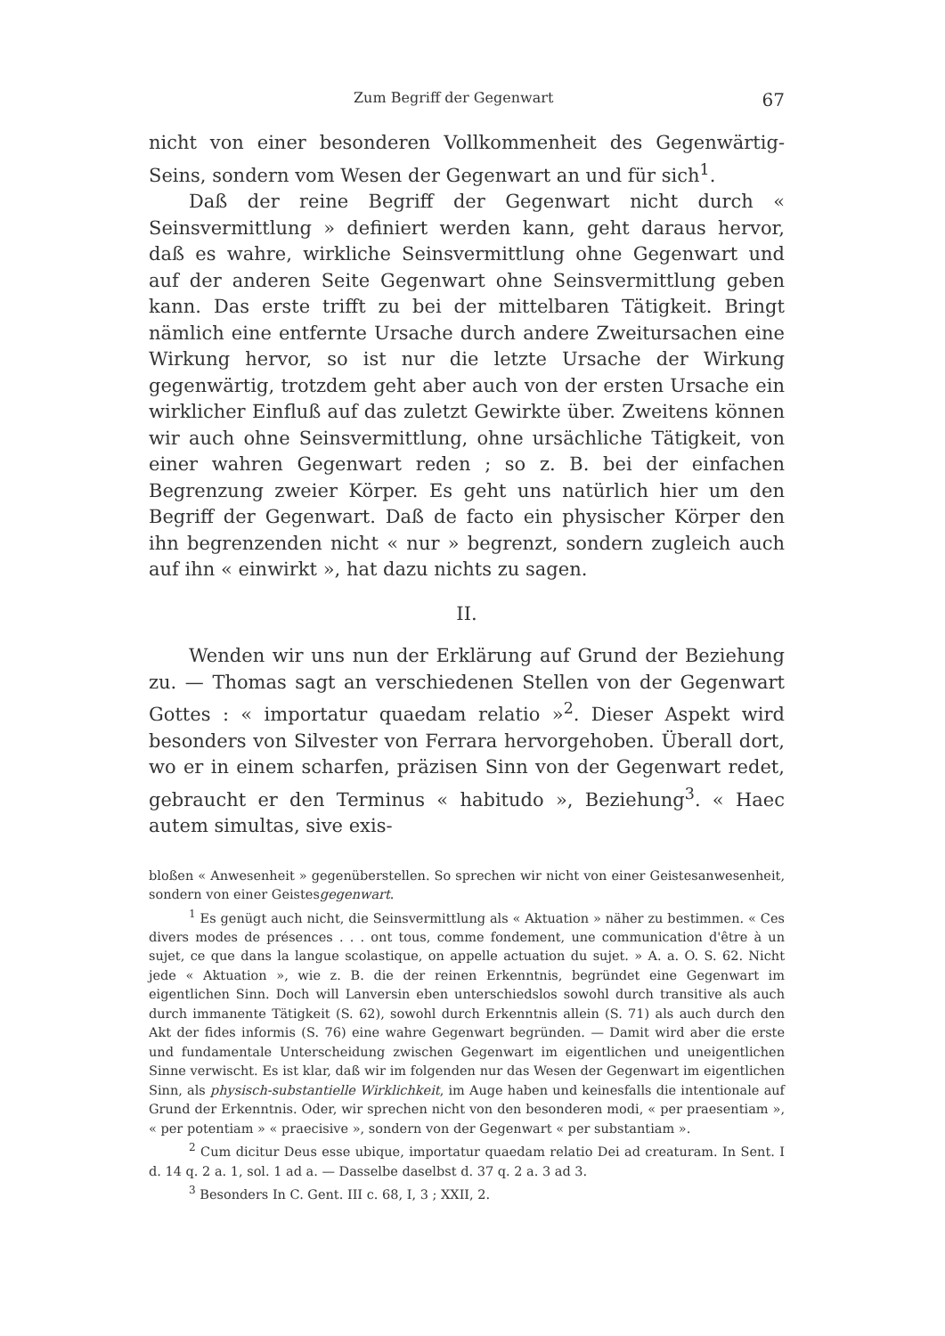Zum Begriff der Gegenwart 67
nicht von einer besonderen Vollkommenheit des Gegenwärtig-Seins, sondern vom Wesen der Gegenwart an und für sich<sup>1</sup>.
Daß der reine Begriff der Gegenwart nicht durch « Seinsvermittlung » definiert werden kann, geht daraus hervor, daß es wahre, wirkliche Seinsvermittlung ohne Gegenwart und auf der anderen Seite Gegenwart ohne Seinsvermittlung geben kann. Das erste trifft zu bei der mittelbaren Tätigkeit. Bringt nämlich eine entfernte Ursache durch andere Zweitursachen eine Wirkung hervor, so ist nur die letzte Ursache der Wirkung gegenwärtig, trotzdem geht aber auch von der ersten Ursache ein wirklicher Einfluß auf das zuletzt Gewirkte über. Zweitens können wir auch ohne Seinsvermittlung, ohne ursächliche Tätigkeit, von einer wahren Gegenwart reden ; so z. B. bei der einfachen Begrenzung zweier Körper. Es geht uns natürlich hier um den Begriff der Gegenwart. Daß de facto ein physischer Körper den ihn begrenzenden nicht « nur » begrenzt, sondern zugleich auch auf ihn « einwirkt », hat dazu nichts zu sagen.
II.
Wenden wir uns nun der Erklärung auf Grund der Beziehung zu. — Thomas sagt an verschiedenen Stellen von der Gegenwart Gottes : « importatur quaedam relatio »<sup>2</sup>. Dieser Aspekt wird besonders von Silvester von Ferrara hervorgehoben. Überall dort, wo er in einem scharfen, präzisen Sinn von der Gegenwart redet, gebraucht er den Terminus « habitudo », Beziehung<sup>3</sup>. « Haec autem simultas, sive exis-
bloßen « Anwesenheit » gegenüberstellen. So sprechen wir nicht von einer Geistesanwesenheit, sondern von einer Geistesgegenwart.
<sup>1</sup> Es genügt auch nicht, die Seinsvermittlung als « Aktuation » näher zu bestimmen. « Ces divers modes de présences . . . ont tous, comme fondement, une communication d'être à un sujet, ce que dans la langue scolastique, on appelle actuation du sujet. » A. a. O. S. 62. Nicht jede « Aktuation », wie z. B. die der reinen Erkenntnis, begründet eine Gegenwart im eigentlichen Sinn. Doch will Lanversin eben unterschiedslos sowohl durch transitive als auch durch immanente Tätigkeit (S. 62), sowohl durch Erkenntnis allein (S. 71) als auch durch den Akt der fides informis (S. 76) eine wahre Gegenwart begründen. — Damit wird aber die erste und fundamentale Unterscheidung zwischen Gegenwart im eigentlichen und uneigentlichen Sinne verwischt. Es ist klar, daß wir im folgenden nur das Wesen der Gegenwart im eigentlichen Sinn, als physisch-substantielle Wirklichkeit, im Auge haben und keinesfalls die intentionale auf Grund der Erkenntnis. Oder, wir sprechen nicht von den besonderen modi, « per praesentiam », « per potentiam » « praecisive », sondern von der Gegenwart « per substantiam ».
<sup>2</sup> Cum dicitur Deus esse ubique, importatur quaedam relatio Dei ad creaturam. In Sent. I d. 14 q. 2 a. 1, sol. 1 ad a. — Dasselbe daselbst d. 37 q. 2 a. 3 ad 3.
<sup>3</sup> Besonders In C. Gent. III c. 68, I, 3 ; XXII, 2.